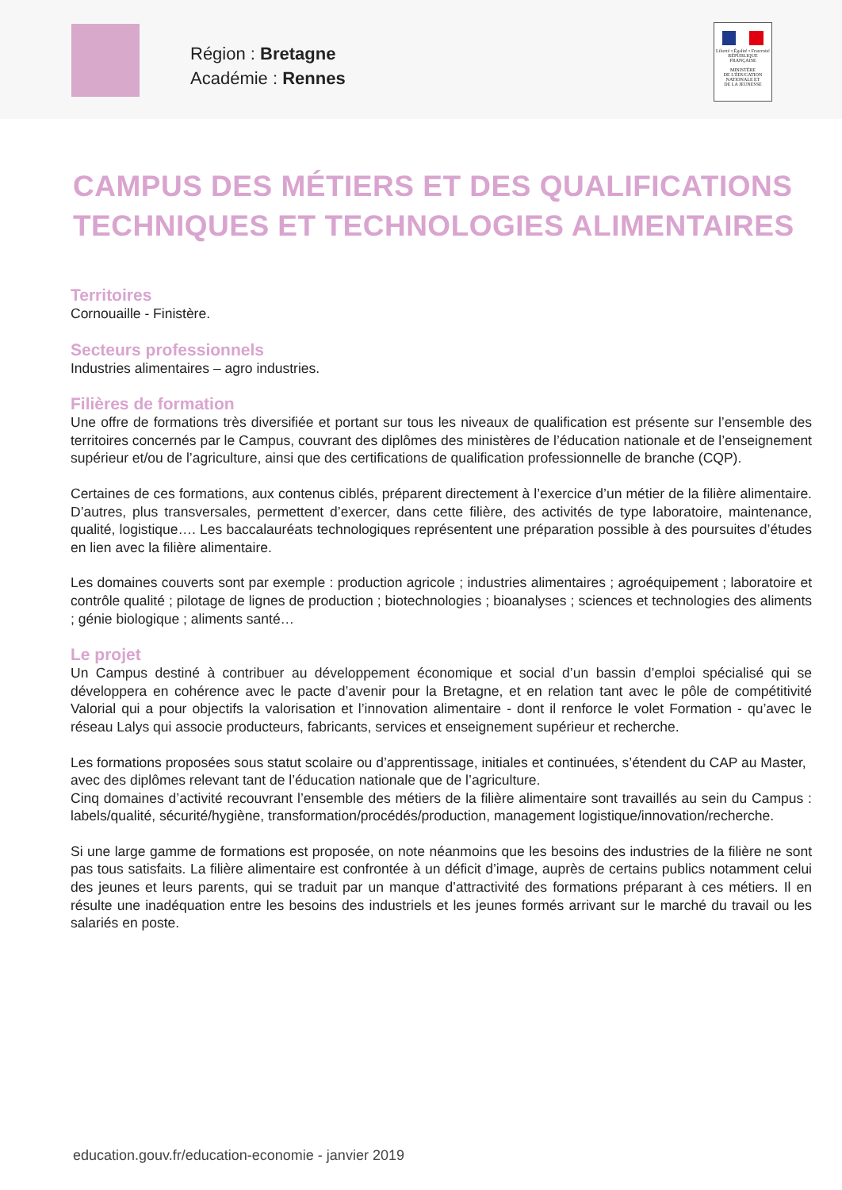Région : Bretagne
Académie : Rennes
Liberté • Égalité • Fraternité
RÉPUBLIQUE FRANÇAISE
MINISTÈRE
DE L'ÉDUCATION
NATIONALE ET
DE LA JEUNESSE
CAMPUS DES MÉTIERS ET DES QUALIFICATIONS
TECHNIQUES ET TECHNOLOGIES ALIMENTAIRES
Territoires
Cornouaille - Finistère.
Secteurs professionnels
Industries alimentaires – agro industries.
Filières de formation
Une offre de formations très diversifiée et portant sur tous les niveaux de qualification est présente sur l’ensemble des territoires concernés par le Campus, couvrant des diplômes des ministères de l’éducation nationale et de l’enseignement supérieur et/ou de l’agriculture, ainsi que des certifications de qualification professionnelle de branche (CQP).
Certaines de ces formations, aux contenus ciblés, préparent directement à l’exercice d’un métier de la filière alimentaire. D’autres, plus transversales, permettent d’exercer, dans cette filière, des activités de type laboratoire, maintenance, qualité, logistique…. Les baccalauréats technologiques représentent une préparation possible à des poursuites d’études en lien avec la filière alimentaire.
Les domaines couverts sont par exemple : production agricole ; industries alimentaires ; agroéquipement ; laboratoire et contrôle qualité ; pilotage de lignes de production ; biotechnologies ; bioanalyses ; sciences et technologies des aliments ; génie biologique ; aliments santé…
Le projet
Un Campus destiné à contribuer au développement économique et social d’un bassin d’emploi spécialisé qui se développera en cohérence avec le pacte d’avenir pour la Bretagne, et en relation tant avec le pôle de compétitivité Valorial qui a pour objectifs la valorisation et l’innovation alimentaire - dont il renforce le volet Formation - qu’avec le réseau Lalys qui associe producteurs, fabricants, services et enseignement supérieur et recherche.
Les formations proposées sous statut scolaire ou d’apprentissage, initiales et continuées, s’étendent du CAP au Master, avec des diplômes relevant tant de l’éducation nationale que de l’agriculture.
Cinq domaines d’activité recouvrant l’ensemble des métiers de la filière alimentaire sont travaillés au sein du Campus : labels/qualité, sécurité/hygiène, transformation/procédés/production, management logistique/innovation/recherche.
Si une large gamme de formations est proposée, on note néanmoins que les besoins des industries de la filière ne sont pas tous satisfaits. La filière alimentaire est confrontée à un déficit d’image, auprès de certains publics notamment celui des jeunes et leurs parents, qui se traduit par un manque d’attractivité des formations préparant à ces métiers. Il en résulte une inadéquation entre les besoins des industriels et les jeunes formés arrivant sur le marché du travail ou les salariés en poste.
education.gouv.fr/education-economie - janvier 2019